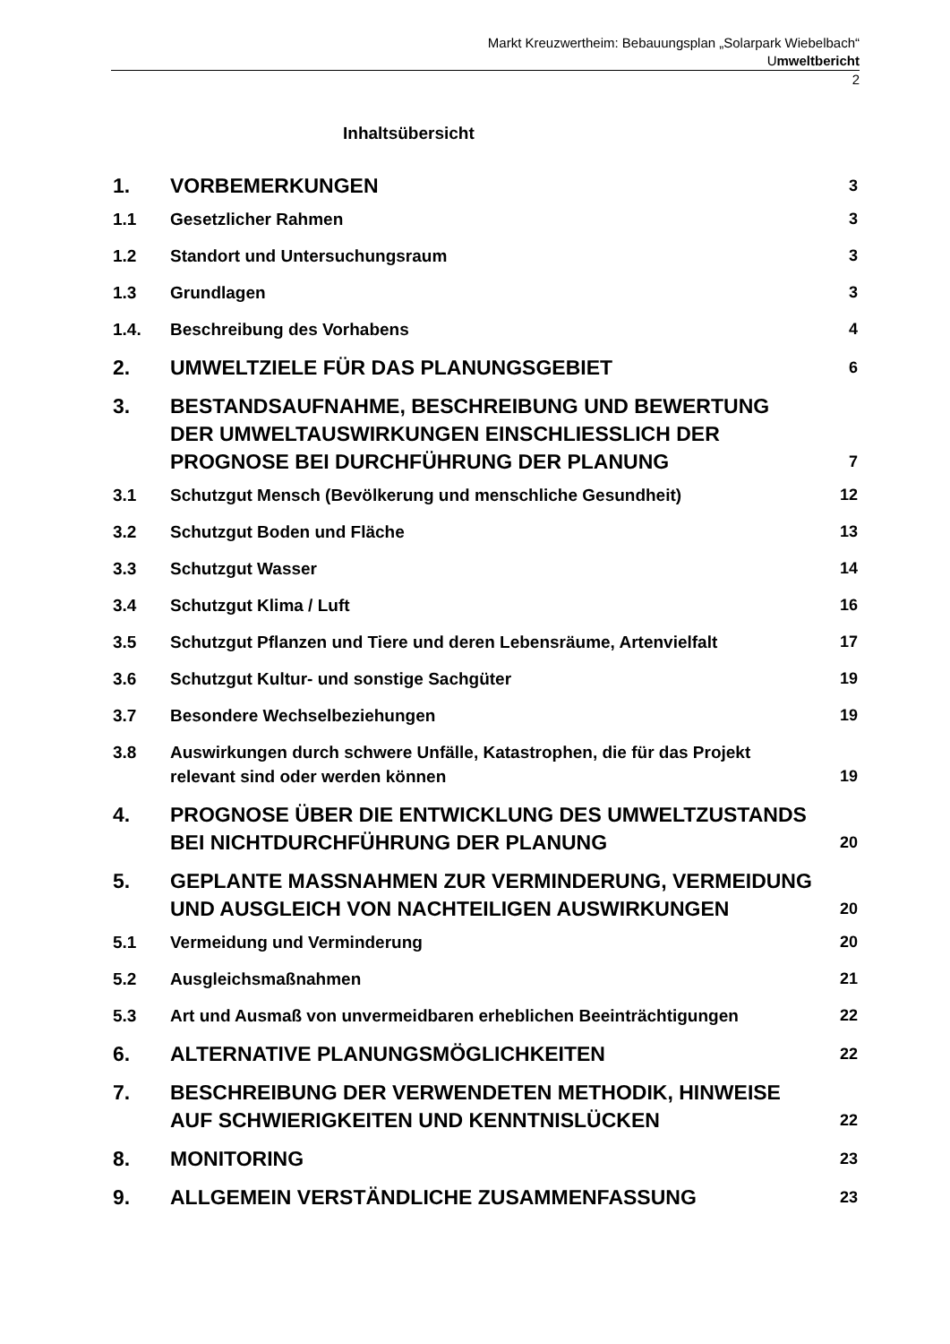Markt Kreuzwertheim: Bebauungsplan „Solarpark Wiebelbach“
Umweltbericht
2
Inhaltsübersicht
1. VORBEMERKUNGEN 3
1.1 Gesetzlicher Rahmen 3
1.2 Standort und Untersuchungsraum 3
1.3 Grundlagen 3
1.4. Beschreibung des Vorhabens 4
2. UMWELTZIELE FÜR DAS PLANUNGSGEBIET 6
3. BESTANDSAUFNAHME, BESCHREIBUNG UND BEWERTUNG DER UMWELTAUSWIRKUNGEN EINSCHLIESSLICH DER PROGNOSE BEI DURCHFÜHRUNG DER PLANUNG 7
3.1 Schutzgut Mensch (Bevölkerung und menschliche Gesundheit) 12
3.2 Schutzgut Boden und Fläche 13
3.3 Schutzgut Wasser 14
3.4 Schutzgut Klima / Luft 16
3.5 Schutzgut Pflanzen und Tiere und deren Lebensräume, Artenvielfalt 17
3.6 Schutzgut Kultur- und sonstige Sachgüter 19
3.7 Besondere Wechselbeziehungen 19
3.8 Auswirkungen durch schwere Unfälle, Katastrophen, die für das Projekt relevant sind oder werden können 19
4. PROGNOSE ÜBER DIE ENTWICKLUNG DES UMWELTZUSTANDS BEI NICHTDURCHFÜHRUNG DER PLANUNG 20
5. GEPLANTE MASSNAHMEN ZUR VERMINDERUNG, VERMEIDUNG UND AUSGLEICH VON NACHTEILIGEN AUSWIRKUNGEN 20
5.1 Vermeidung und Verminderung 20
5.2 Ausgleichsmaßnahmen 21
5.3 Art und Ausmaß von unvermeidbaren erheblichen Beeinträchtigungen 22
6. ALTERNATIVE PLANUNGSMÖGLICHKEITEN 22
7. BESCHREIBUNG DER VERWENDETEN METHODIK, HINWEISE AUF SCHWIERIGKEITEN UND KENNTNISLÜCKEN 22
8. MONITORING 23
9. ALLGEMEIN VERSTÄNDLICHE ZUSAMMENFASSUNG 23